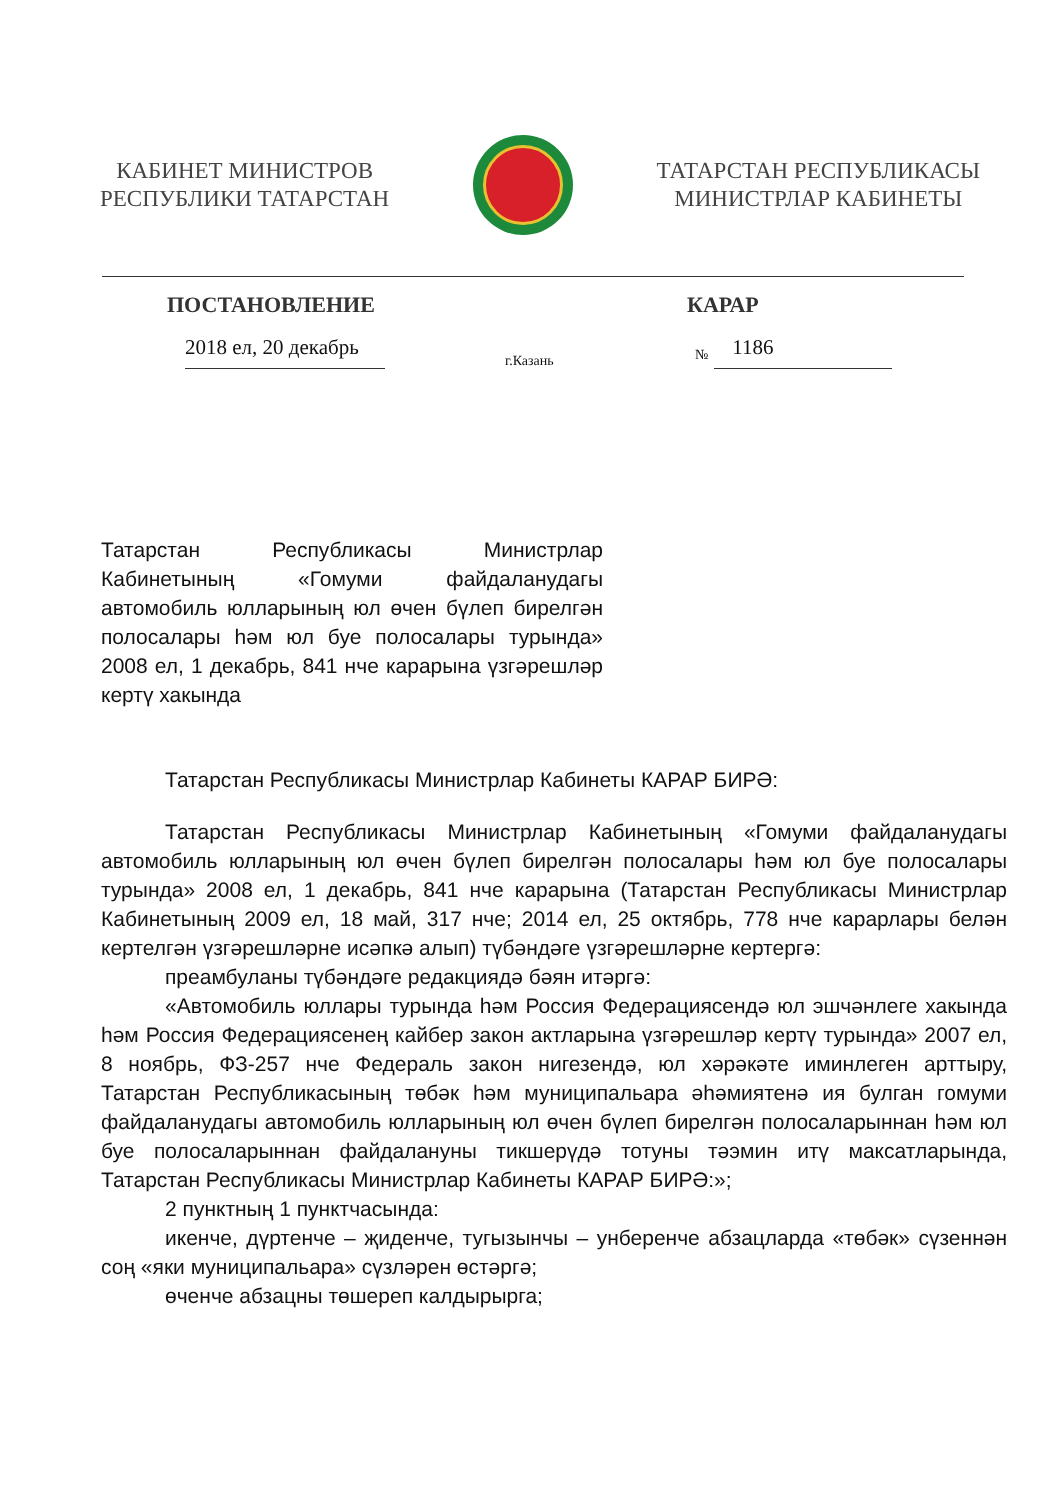КАБИНЕТ МИНИСТРОВ
РЕСПУБЛИКИ ТАТАРСТАН
ТАТАРСТАН РЕСПУБЛИКАСЫ
МИНИСТРЛАР КАБИНЕТЫ
ПОСТАНОВЛЕНИЕ КАРАР
2018 ел, 20 декабрь
г.Казань
№
1186
Татарстан Республикасы Министрлар Кабинетының «Гомуми файдаланудагы автомобиль юлларының юл өчен бүлеп бирелгән полосалары һәм юл буе полосалары турында» 2008 ел, 1 декабрь, 841 нче карарына үзгәрешләр кертү хакында
Татарстан Республикасы Министрлар Кабинеты КАРАР БИРӘ:
Татарстан Республикасы Министрлар Кабинетының «Гомуми файдаланудагы автомобиль юлларының юл өчен бүлеп бирелгән полосалары һәм юл буе полосалары турында» 2008 ел, 1 декабрь, 841 нче карарына (Татарстан Республикасы Министрлар Кабинетының 2009 ел, 18 май, 317 нче; 2014 ел, 25 октябрь, 778 нче карарлары белән кертелгән үзгәрешләрне исәпкә алып) түбәндәге үзгәрешләрне кертергә:
преамбуланы түбәндәге редакциядә бәян итәргә:
«Автомобиль юллары турында һәм Россия Федерациясендә юл эшчәнлеге хакында һәм Россия Федерациясенең кайбер закон актларына үзгәрешләр кертү турында» 2007 ел, 8 ноябрь, ФЗ-257 нче Федераль закон нигезендә, юл хәрәкәте иминлеген арттыру, Татарстан Республикасының төбәк һәм муниципальара әһәмиятенә ия булган гомуми файдаланудагы автомобиль юлларының юл өчен бүлеп бирелгән полосаларыннан һәм юл буе полосаларыннан файдалануны тикшерүдә тотуны тәэмин итү максатларында, Татарстан Республикасы Министрлар Кабинеты КАРАР БИРӘ:»;
2 пунктның 1 пунктчасында:
икенче, дүртенче – җиденче, тугызынчы – унберенче абзацларда «төбәк» сүзеннән соң «яки муниципальара» сүзләрен өстәргә;
өченче абзацны төшереп калдырырга;